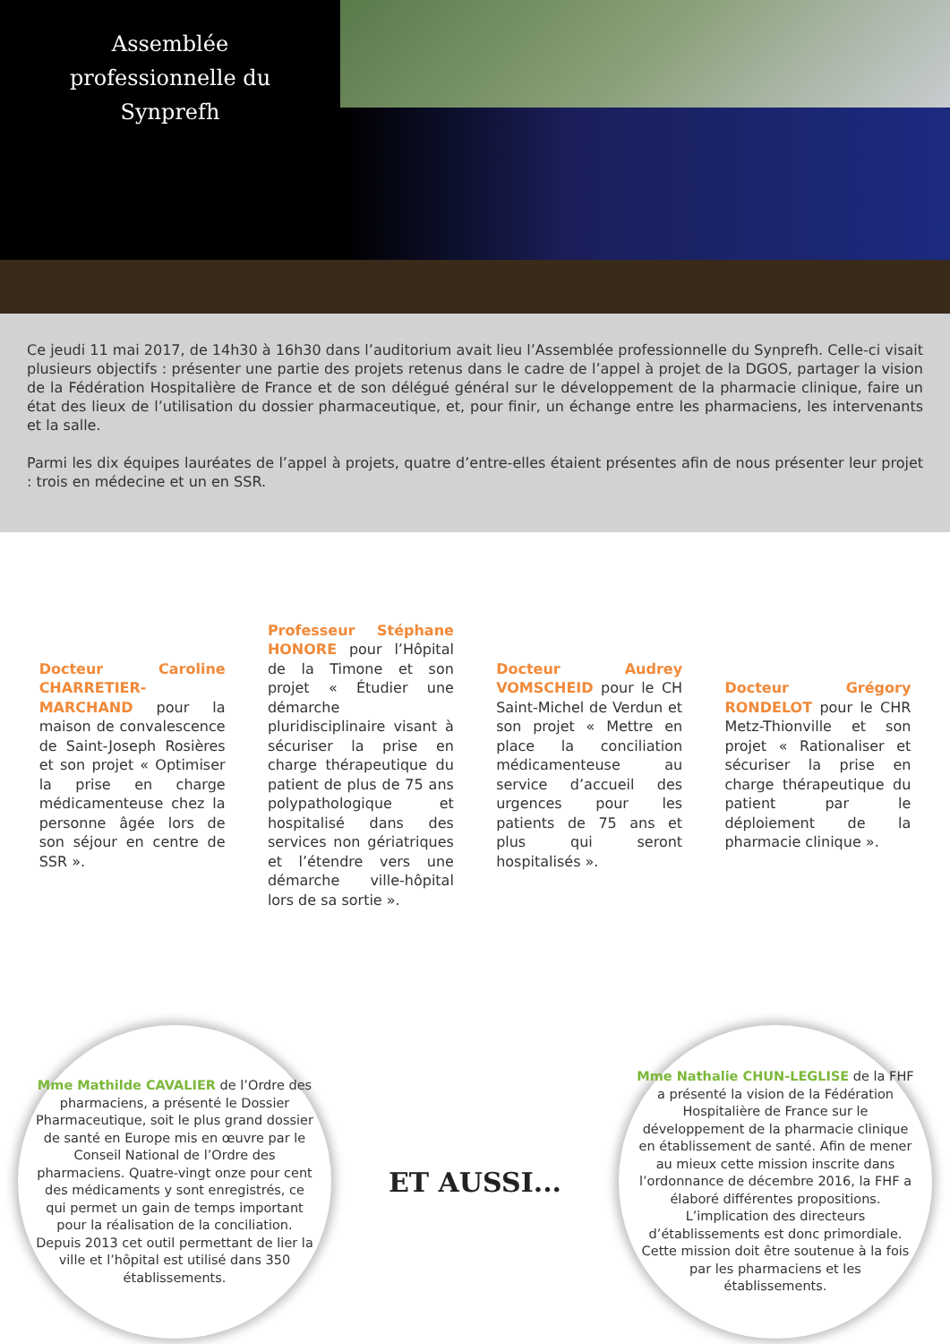Assemblée
professionnelle du
Synprefh
Ce jeudi 11 mai 2017, de 14h30 à 16h30 dans l’auditorium avait lieu l’Assemblée professionnelle du Synprefh. Celle-ci visait plusieurs objectifs : présenter une partie des projets retenus dans le cadre de l’appel à projet de la DGOS, partager la vision de la Fédération Hospitalière de France et de son délégué général sur le développement de la pharmacie clinique, faire un état des lieux de l’utilisation du dossier pharmaceutique, et, pour finir, un échange entre les pharmaciens, les intervenants et la salle.
Parmi les dix équipes lauréates de l’appel à projets, quatre d’entre-elles étaient présentes afin de nous présenter leur projet : trois en médecine et un en SSR.
Docteur Caroline CHARRETIER-MARCHAND pour la maison de convalescence de Saint-Joseph Rosières et son projet « Optimiser la prise en charge médicamenteuse chez la personne âgée lors de son séjour en centre de SSR ».
Professeur Stéphane HONORE pour l’Hôpital de la Timone et son projet « Étudier une démarche pluridisciplinaire visant à sécuriser la prise en charge thérapeutique du patient de plus de 75 ans polypathologique et hospitalisé dans des services non gériatriques et l’étendre vers une démarche ville-hôpital lors de sa sortie ».
Docteur Audrey VOMSCHEID pour le CH Saint-Michel de Verdun et son projet « Mettre en place la conciliation médicamenteuse au service d’accueil des urgences pour les patients de 75 ans et plus qui seront hospitalisés ».
Docteur Grégory RONDELOT pour le CHR Metz-Thionville et son projet « Rationaliser et sécuriser la prise en charge thérapeutique du patient par le déploiement de la pharmacie clinique ».
Mme Mathilde CAVALIER de l’Ordre des pharmaciens, a présenté le Dossier Pharmaceutique, soit le plus grand dossier de santé en Europe mis en œuvre par le Conseil National de l’Ordre des pharmaciens. Quatre-vingt onze pour cent des médicaments y sont enregistrés, ce qui permet un gain de temps important pour la réalisation de la conciliation. Depuis 2013 cet outil permettant de lier la ville et l’hôpital est utilisé dans 350 établissements.
ET AUSSI...
Mme Nathalie CHUN-LEGLISE de la FHF a présenté la vision de la Fédération Hospitalière de France sur le développement de la pharmacie clinique en établissement de santé. Afin de mener au mieux cette mission inscrite dans l’ordonnance de décembre 2016, la FHF a élaboré différentes propositions. L’implication des directeurs d’établissements est donc primordiale. Cette mission doit être soutenue à la fois par les pharmaciens et les établissements.